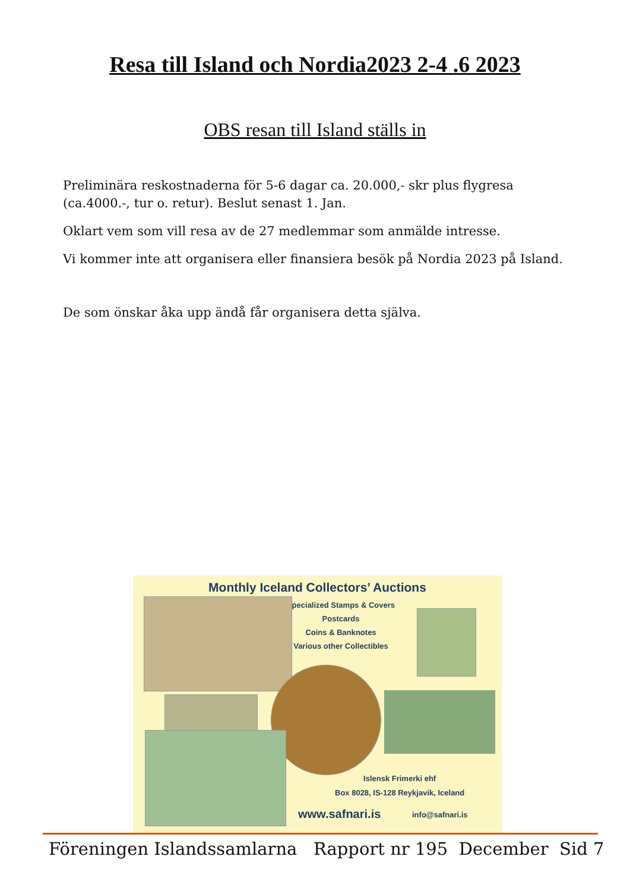Resa till Island och Nordia2023 2-4 .6 2023
OBS resan till Island ställs in
Preliminära reskostnaderna för 5-6 dagar ca. 20.000,- skr plus flygresa (ca.4000.-, tur o. retur). Beslut senast 1. Jan.
Oklart vem som vill resa av de 27 medlemmar som anmälde intresse.
Vi kommer inte att organisera eller finansiera besök på Nordia 2023 på Island.
De som önskar åka upp ändå får organisera detta själva.
Monthly Iceland Collectors’ Auctions
Specialized Stamps & Covers
Postcards
Coins & Banknotes
Various other Collectibles
Islensk Frimerki ehf
Box 8028, IS-128 Reykjavik, Iceland
www.safnari.is info@safnari.is
Föreningen Islandssamlarna Rapport nr 195 December Sid 7